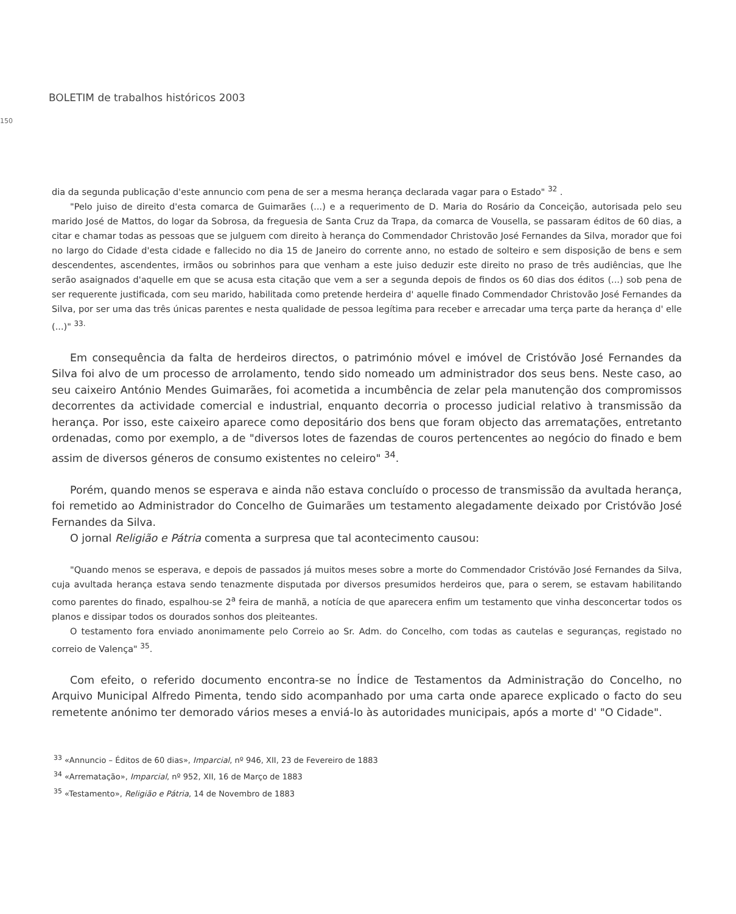BOLETIM de trabalhos históricos 2003
150
dia da segunda publicação d'este annuncio com pena de ser a mesma herança declarada vagar para o Estado" <sup>32</sup> .
"Pelo juiso de direito d'esta comarca de Guimarães (...) e a requerimento de D. Maria do Rosário da Conceição, autorisada pelo seu marido José de Mattos, do logar da Sobrosa, da freguesia de Santa Cruz da Trapa, da comarca de Vousella, se passaram éditos de 60 dias, a citar e chamar todas as pessoas que se julguem com direito à herança do Commendador Christovão José Fernandes da Silva, morador que foi no largo do Cidade d'esta cidade e fallecido no dia 15 de Janeiro do corrente anno, no estado de solteiro e sem disposição de bens e sem descendentes, ascendentes, irmãos ou sobrinhos para que venham a este juiso deduzir este direito no praso de três audiências, que lhe serão asaignados d'aquelle em que se acusa esta citação que vem a ser a segunda depois de findos os 60 dias dos éditos (...) sob pena de ser requerente justificada, com seu marido, habilitada como pretende herdeira d' aquelle finado Commendador Christovão José Fernandes da Silva, por ser uma das três únicas parentes e nesta qualidade de pessoa legítima para receber e arrecadar uma terça parte da herança d' elle (...)" <sup>33.</sup>
Em consequência da falta de herdeiros directos, o património móvel e imóvel de Cristóvão José Fernandes da Silva foi alvo de um processo de arrolamento, tendo sido nomeado um administrador dos seus bens. Neste caso, ao seu caixeiro António Mendes Guimarães, foi acometida a incumbência de zelar pela manutenção dos compromissos decorrentes da actividade comercial e industrial, enquanto decorria o processo judicial relativo à transmissão da herança. Por isso, este caixeiro aparece como depositário dos bens que foram objecto das arrematações, entretanto ordenadas, como por exemplo, a de "diversos lotes de fazendas de couros pertencentes ao negócio do finado e bem assim de diversos géneros de consumo existentes no celeiro" <sup>34</sup>.
Porém, quando menos se esperava e ainda não estava concluído o processo de transmissão da avultada herança, foi remetido ao Administrador do Concelho de Guimarães um testamento alegadamente deixado por Cristóvão José Fernandes da Silva.
O jornal Religião e Pátria comenta a surpresa que tal acontecimento causou:
"Quando menos se esperava, e depois de passados já muitos meses sobre a morte do Commendador Cristóvão José Fernandes da Silva, cuja avultada herança estava sendo tenazmente disputada por diversos presumidos herdeiros que, para o serem, se estavam habilitando como parentes do finado, espalhou-se 2<sup>a</sup> feira de manhã, a notícia de que aparecera enfim um testamento que vinha desconcertar todos os planos e dissipar todos os dourados sonhos dos pleiteantes.
O testamento fora enviado anonimamente pelo Correio ao Sr. Adm. do Concelho, com todas as cautelas e seguranças, registado no correio de Valença" <sup>35</sup>.
Com efeito, o referido documento encontra-se no Índice de Testamentos da Administração do Concelho, no Arquivo Municipal Alfredo Pimenta, tendo sido acompanhado por uma carta onde aparece explicado o facto do seu remetente anónimo ter demorado vários meses a enviá-lo às autoridades municipais, após a morte d' "O Cidade".
<sup>33</sup> «Annuncio – Éditos de 60 dias», Imparcial, nº 946, XII, 23 de Fevereiro de 1883
<sup>34</sup> «Arrematação», Imparcial, nº 952, XII, 16 de Março de 1883
<sup>35</sup> «Testamento», Religião e Pátria, 14 de Novembro de 1883